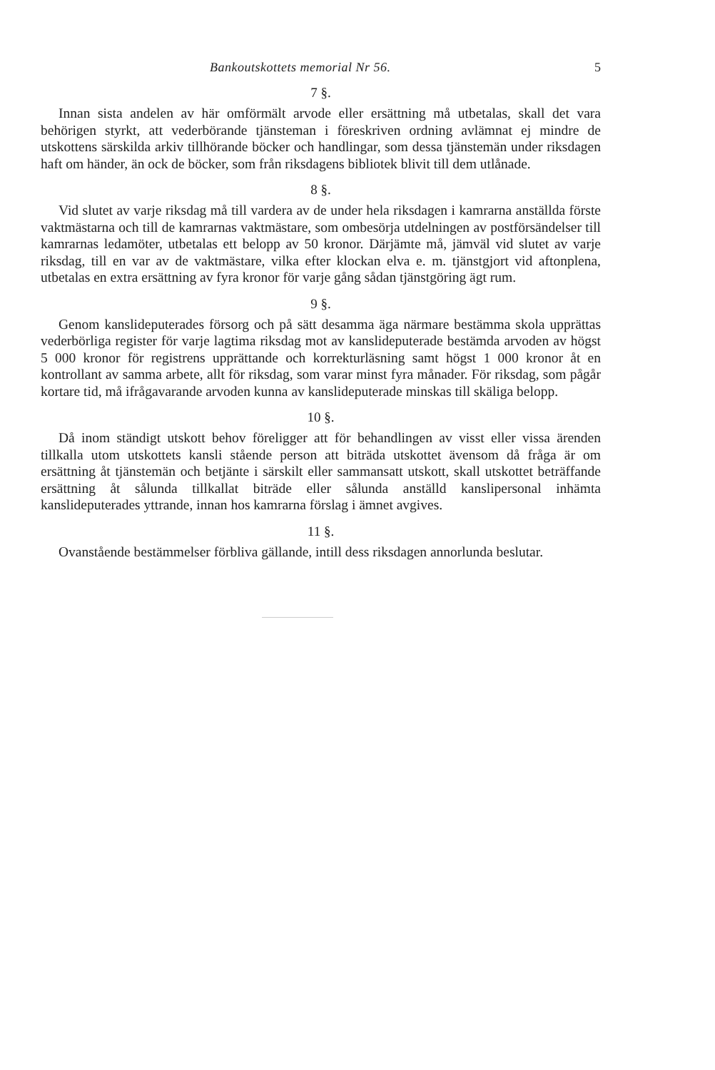Bankoutskottets memorial Nr 56. 5
7 §.
Innan sista andelen av här omförmält arvode eller ersättning må utbetalas, skall det vara behörigen styrkt, att vederbörande tjänsteman i föreskriven ordning avlämnat ej mindre de utskottens särskilda arkiv tillhörande böcker och handlingar, som dessa tjänstemän under riksdagen haft om händer, än ock de böcker, som från riksdagens bibliotek blivit till dem utlånade.
8 §.
Vid slutet av varje riksdag må till vardera av de under hela riksdagen i kamrarna anställda förste vaktmästarna och till de kamrarnas vaktmästare, som ombesörja utdelningen av postförsändelser till kamrarnas ledamöter, utbetalas ett belopp av 50 kronor. Därjämte må, jämväl vid slutet av varje riksdag, till en var av de vaktmästare, vilka efter klockan elva e. m. tjänstgjort vid aftonplena, utbetalas en extra ersättning av fyra kronor för varje gång sådan tjänstgöring ägt rum.
9 §.
Genom kanslideputerades försorg och på sätt desamma äga närmare bestämma skola upprättas vederbörliga register för varje lagtima riksdag mot av kanslideputerade bestämda arvoden av högst 5 000 kronor för registrens upprättande och korrekturläsning samt högst 1 000 kronor åt en kontrollant av samma arbete, allt för riksdag, som varar minst fyra månader. För riksdag, som pågår kortare tid, må ifrågavarande arvoden kunna av kanslideputerade minskas till skäliga belopp.
10 §.
Då inom ständigt utskott behov föreligger att för behandlingen av visst eller vissa ärenden tillkalla utom utskottets kansli stående person att biträda utskottet ävensom då fråga är om ersättning åt tjänstemän och betjänte i särskilt eller sammansatt utskott, skall utskottet beträffande ersättning åt sålunda tillkallat biträde eller sålunda anställd kanslipersonal inhämta kanslideputerades yttrande, innan hos kamrarna förslag i ämnet avgives.
11 §.
Ovanstående bestämmelser förbliva gällande, intill dess riksdagen annorlunda beslutar.